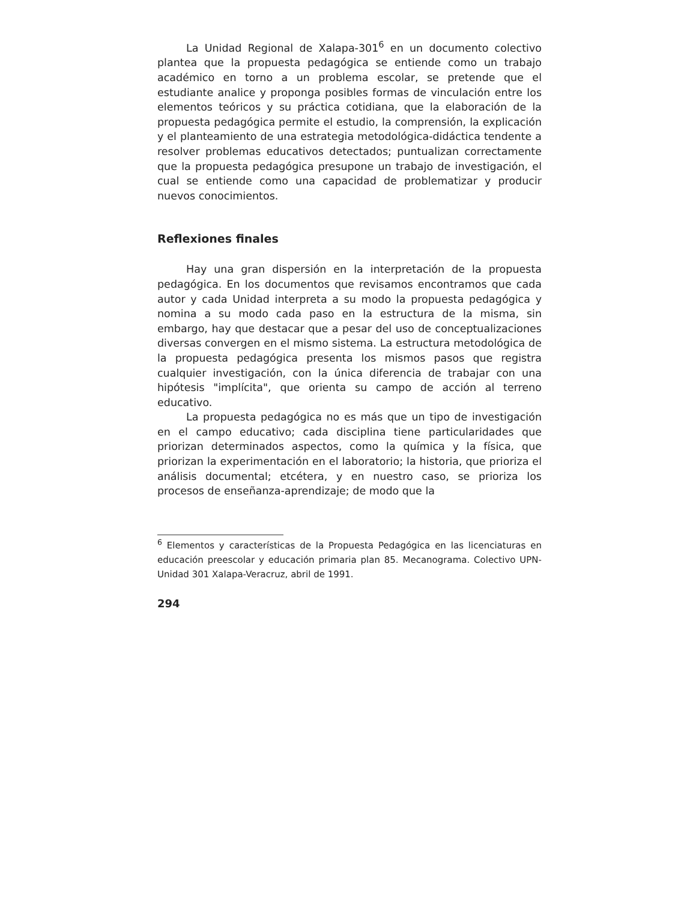La Unidad Regional de Xalapa-301<sup>6</sup> en un documento colectivo plantea que la propuesta pedagógica se entiende como un trabajo académico en torno a un problema escolar, se pretende que el estudiante analice y proponga posibles formas de vinculación entre los elementos teóricos y su práctica cotidiana, que la elaboración de la propuesta pedagógica permite el estudio, la comprensión, la explicación y el planteamiento de una estrategia metodológica-didáctica tendente a resolver problemas educativos detectados; puntualizan correctamente que la propuesta pedagógica presupone un trabajo de investigación, el cual se entiende como una capacidad de problematizar y producir nuevos conocimientos.
Reflexiones finales
Hay una gran dispersión en la interpretación de la propuesta pedagógica. En los documentos que revisamos encontramos que cada autor y cada Unidad interpreta a su modo la propuesta pedagógica y nomina a su modo cada paso en la estructura de la misma, sin embargo, hay que destacar que a pesar del uso de conceptualizaciones diversas convergen en el mismo sistema. La estructura metodológica de la propuesta pedagógica presenta los mismos pasos que registra cualquier investigación, con la única diferencia de trabajar con una hipótesis "implícita", que orienta su campo de acción al terreno educativo.
La propuesta pedagógica no es más que un tipo de investigación en el campo educativo; cada disciplina tiene particularidades que priorizan determinados aspectos, como la química y la física, que priorizan la experimentación en el laboratorio; la historia, que prioriza el análisis documental; etcétera, y en nuestro caso, se prioriza los procesos de enseñanza-aprendizaje; de modo que la
<sup>6</sup> Elementos y características de la Propuesta Pedagógica en las licenciaturas en educación preescolar y educación primaria plan 85. Mecanograma. Colectivo UPN-Unidad 301 Xalapa-Veracruz, abril de 1991.
294